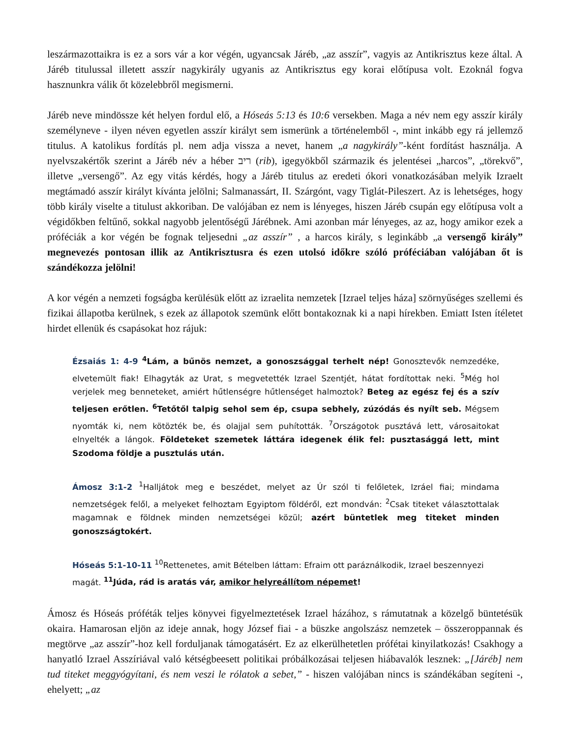leszármazottaikra is ez a sors vár a kor végén, ugyancsak Járéb, „az asszír”, vagyis az Antikrisztus keze által. A Járéb titulussal illetett asszír nagykirály ugyanis az Antikrisztus egy korai előtípusa volt. Ezoknál fogva hasznunkra válik őt közelebbről megismerni.
Járéb neve mindössze két helyen fordul elő, a Hóseás 5:13 és 10:6 versekben. Maga a név nem egy asszír király személyneve - ilyen néven egyetlen asszír királyt sem ismerünk a történelemből -, mint inkább egy rá jellemző titulus. A katolikus fordítás pl. nem adja vissza a nevet, hanem „a nagykirály”-ként fordítást használja. A nyelvszakértők szerint a Járéb név a héber ריב (rib), igegyökből származik és jelentései „harcos”, „törekvő”, illetve „versengő”. Az egy vitás kérdés, hogy a Járéb titulus az eredeti ókori vonatkozásában melyik Izraelt megtámadó asszír királyt kívánta jelölni; Salmanassárt, II. Szárgónt, vagy Tiglát-Pileszert. Az is lehetséges, hogy több király viselte a titulust akkoriban. De valójában ez nem is lényeges, hiszen Járéb csupán egy előtípusa volt a végidőkben feltűnő, sokkal nagyobb jelentőségű Járébnek. Ami azonban már lényeges, az az, hogy amikor ezek a próféciák a kor végén be fognak teljesedni „az asszír” , a harcos király, s leginkább „a versengő király” megnevezés pontosan illik az Antikrisztusra és ezen utolsó időkre szóló próféciában valójában őt is szándékozza jelölni!
A kor végén a nemzeti fogságba kerülésük előtt az izraelita nemzetek [Izrael teljes háza] szörnyűséges szellemi és fizikai állapotba kerülnek, s ezek az állapotok szemünk előtt bontakoznak ki a napi hírekben. Emiatt Isten ítéletet hirdet ellenük és csapásokat hoz rájuk:
Ézsaiás 1: 4-9 <sup>4</sup>Lám, a bűnös nemzet, a gonoszsággal terhelt nép! Gonosztevők nemzedéke, elvetemült fiak! Elhagyták az Urat, s megvetették Izrael Szentjét, hátat fordítottak neki. <sup>5</sup>Még hol verjelek meg benneteket, amiért hűtlenségre hűtlenséget halmoztok? Beteg az egész fej és a szív teljesen erőtlen. <sup>6</sup>Tetőtől talpig sehol sem ép, csupa sebhely, zúzódás és nyílt seb. Mégsem nyomták ki, nem kötözték be, és olajjal sem puhították. <sup>7</sup>Országotok pusztává lett, városaitokat elnyelték a lángok. Földeteket szemetek láttára idegenek élik fel: pusztasággá lett, mint Szodoma földje a pusztulás után.
Ámosz 3:1-2 <sup>1</sup>Halljátok meg e beszédet, melyet az Úr szól ti felőletek, Izráel fiai; mindama nemzetségek felől, a melyeket felhoztam Egyiptom földéről, ezt mondván: <sup>2</sup>Csak titeket választottalak magamnak e földnek minden nemzetségei közül; azért büntetlek meg titeket minden gonoszságtokért.
Hóseás 5:1-10-11 <sup>10</sup>Rettenetes, amit Bételben láttam: Efraim ott paráználkodik, Izrael beszennyezi magát. <sup>11</sup>Júda, rád is aratás vár, amikor helyreállítom népemet!
Ámosz és Hóseás próféták teljes könyvei figyelmeztetések Izrael házához, s rámutatnak a közelgő büntetésük okaira. Hamarosan eljön az ideje annak, hogy József fiai - a büszke angolszász nemzetek – összeroppannak és megtörve „az asszír”-hoz kell forduljanak támogatásért. Ez az elkerülhetetlen prófétai kinyilatkozás! Csakhogy a hanyatló Izrael Asszíriával való kétségbeesett politikai próbálkozásai teljesen hiábavalók lesznek: „[Járéb] nem tud titeket meggyógyítani, és nem veszi le rólatok a sebet,” - hiszen valójában nincs is szándékában segíteni -, ehelyett; „az